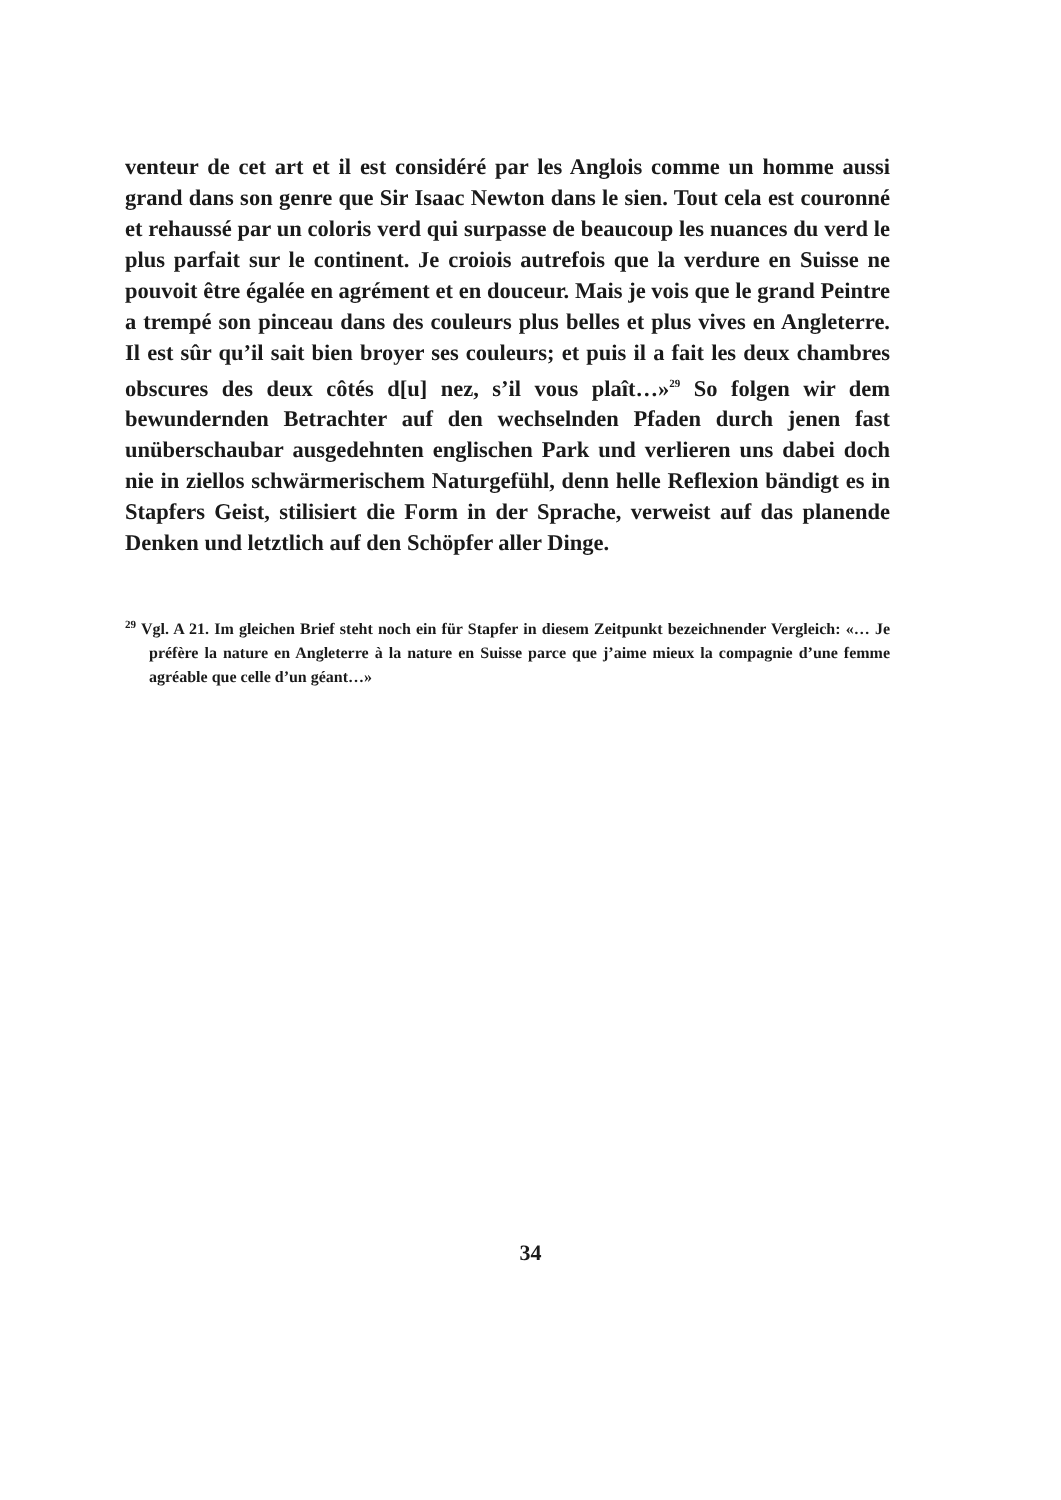venteur de cet art et il est considéré par les Anglois comme un homme aussi grand dans son genre que Sir Isaac Newton dans le sien. Tout cela est couronné et rehaussé par un coloris verd qui surpasse de beaucoup les nuances du verd le plus parfait sur le continent. Je croiois autrefois que la verdure en Suisse ne pouvoit être égalée en agrément et en douceur. Mais je vois que le grand Peintre a trempé son pinceau dans des couleurs plus belles et plus vives en Angleterre. Il est sûr qu’il sait bien broyer ses couleurs; et puis il a fait les deux chambres obscures des deux côtés d[u] nez, s’il vous plaît…»<sup>29</sup> So folgen wir dem bewundernden Betrachter auf den wechselnden Pfaden durch jenen fast unüberschaubar ausgedehnten englischen Park und verlieren uns dabei doch nie in ziellos schwärmerischem Naturgefühl, denn helle Reflexion bändigt es in Stapfers Geist, stilisiert die Form in der Sprache, verweist auf das planende Denken und letztlich auf den Schöpfer aller Dinge.
<sup>29</sup> Vgl. A 21. Im gleichen Brief steht noch ein für Stapfer in diesem Zeitpunkt bezeichnender Vergleich: «… Je préfère la nature en Angleterre à la nature en Suisse parce que j’aime mieux la compagnie d’une femme agréable que celle d’un géant…»
34